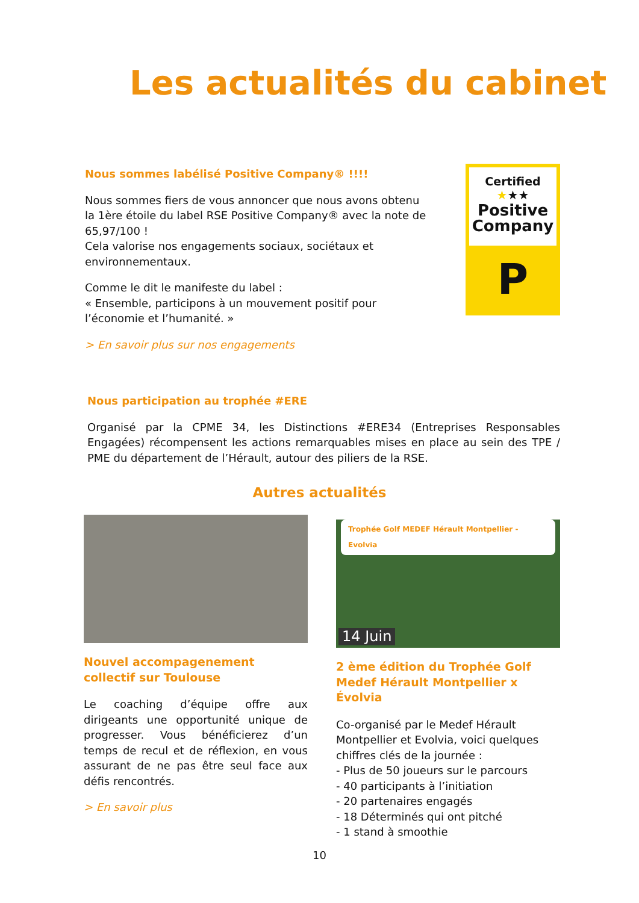Les actualités du cabinet
Nous sommes labélisé Positive Company® !!!!
Nous sommes fiers de vous annoncer que nous avons obtenu la 1ère étoile du label RSE Positive Company® avec la note de 65,97/100 !
Cela valorise nos engagements sociaux, sociétaux et environnementaux.
Comme le dit le manifeste du label :
« Ensemble, participons à un mouvement positif pour l’économie et l’humanité. »
> En savoir plus sur nos engagements
Certified
★★★
Positive
Company
P
Nous participation au trophée #ERE
Organisé par la CPME 34, les Distinctions #ERE34 (Entreprises Responsables Engagées) récompensent les actions remarquables mises en place au sein des TPE / PME du département de l’Hérault, autour des piliers de la RSE.
Autres actualités
Nouvel accompagenement collectif sur Toulouse
Le coaching d’équipe offre aux dirigeants une opportunité unique de progresser. Vous bénéficierez d’un temps de recul et de réflexion, en vous assurant de ne pas être seul face aux défis rencontrés.
> En savoir plus
Trophée Golf MEDEF Hérault Montpellier - Evolvia
14 Juin
2 ème édition du Trophée Golf Medef Hérault Montpellier x Évolvia
Co-organisé par le Medef Hérault Montpellier et Evolvia, voici quelques chiffres clés de la journée :
- Plus de 50 joueurs sur le parcours
- 40 participants à l’initiation
- 20 partenaires engagés
- 18 Déterminés qui ont pitché
- 1 stand à smoothie
10